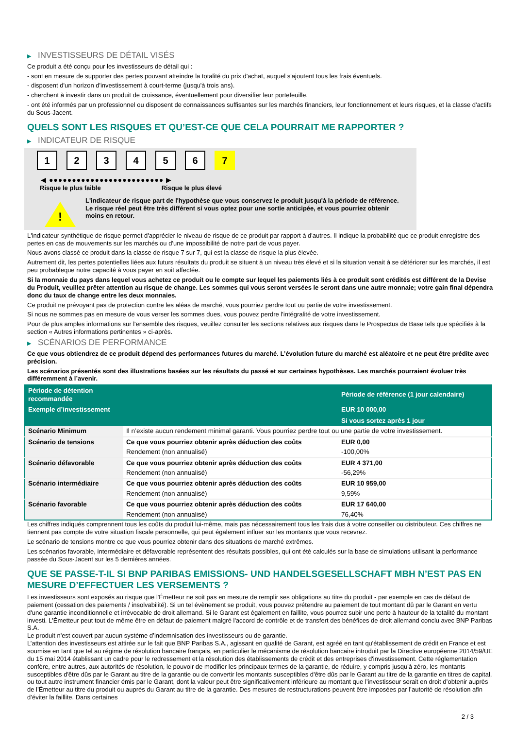▶ INVESTISSEURS DE DÉTAIL VISÉS
Ce produit a été conçu pour les investisseurs de détail qui :
- sont en mesure de supporter des pertes pouvant atteindre la totalité du prix d'achat, auquel s'ajoutent tous les frais éventuels.
- disposent d'un horizon d'investissement à court-terme (jusqu'à trois ans).
- cherchent à investir dans un produit de croissance, éventuellement pour diversifier leur portefeuille.
- ont été informés par un professionnel ou disposent de connaissances suffisantes sur les marchés financiers, leur fonctionnement et leurs risques, et la classe d'actifs du Sous-Jacent.
QUELS SONT LES RISQUES ET QU’EST-CE QUE CELA POURRAIT ME RAPPORTER ?
▶ INDICATEUR DE RISQUE
1 2 3 4 5 6 7
◀ ●●●●●●●●●●●●●●●●●●●●●●●●● ▶
Risque le plus faible Risque le plus élevé
!
L'indicateur de risque part de l'hypothèse que vous conservez le produit jusqu'à la période de référence.
Le risque réel peut être très différent si vous optez pour une sortie anticipée, et vous pourriez obtenir moins en retour.
L'indicateur synthétique de risque permet d'apprécier le niveau de risque de ce produit par rapport à d'autres. Il indique la probabilité que ce produit enregistre des pertes en cas de mouvements sur les marchés ou d'une impossibilité de notre part de vous payer.
Nous avons classé ce produit dans la classe de risque 7 sur 7, qui est la classe de risque la plus élevée.
Autrement dit, les pertes potentielles liées aux futurs résultats du produit se situent à un niveau très élevé et si la situation venait à se détériorer sur les marchés, il est peu probableque notre capacité à vous payer en soit affectée.
Si la monnaie du pays dans lequel vous achetez ce produit ou le compte sur lequel les paiements liés à ce produit sont crédités est différent de la Devise du Produit, veuillez prêter attention au risque de change. Les sommes qui vous seront versées le seront dans une autre monnaie; votre gain final dépendra donc du taux de change entre les deux monnaies.
Ce produit ne prévoyant pas de protection contre les aléas de marché, vous pourriez perdre tout ou partie de votre investissement.
Si nous ne sommes pas en mesure de vous verser les sommes dues, vous pouvez perdre l'intégralité de votre investissement.
Pour de plus amples informations sur l'ensemble des risques, veuillez consulter les sections relatives aux risques dans le Prospectus de Base tels que spécifiés à la section « Autres informations pertinentes » ci-après.
▶ SCÉNARIOS DE PERFORMANCE
Ce que vous obtiendrez de ce produit dépend des performances futures du marché. L’évolution future du marché est aléatoire et ne peut être prédite avec précision.
Les scénarios présentés sont des illustrations basées sur les résultats du passé et sur certaines hypothèses. Les marchés pourraient évoluer très différemment à l’avenir.
| Période de détention recommandée | | Période de référence (1 jour calendaire) |
| --- | --- | --- |
| Exemple d’investissement | | EUR 10 000,00 |
| | | Si vous sortez après 1 jour |
| Scénario Minimum | Il n’existe aucun rendement minimal garanti. Vous pourriez perdre tout ou une partie de votre investissement. | |
| Scénario de tensions | Ce que vous pourriez obtenir après déduction des coûts | EUR 0,00 |
| | Rendement (non annualisé) | -100,00% |
| Scénario défavorable | Ce que vous pourriez obtenir après déduction des coûts | EUR 4 371,00 |
| | Rendement (non annualisé) | -56,29% |
| Scénario intermédiaire | Ce que vous pourriez obtenir après déduction des coûts | EUR 10 959,00 |
| | Rendement (non annualisé) | 9,59% |
| Scénario favorable | Ce que vous pourriez obtenir après déduction des coûts | EUR 17 640,00 |
| | Rendement (non annualisé) | 76,40% |
Les chiffres indiqués comprennent tous les coûts du produit lui-même, mais pas nécessairement tous les frais dus à votre conseiller ou distributeur. Ces chiffres ne tiennent pas compte de votre situation fiscale personnelle, qui peut également influer sur les montants que vous recevrez.
Le scénario de tensions montre ce que vous pourriez obtenir dans des situations de marché extrêmes.
Les scénarios favorable, intermédiaire et défavorable représentent des résultats possibles, qui ont été calculés sur la base de simulations utilisant la performance passée du Sous-Jacent sur les 5 dernières années.
QUE SE PASSE-T-IL SI BNP PARIBAS EMISSIONS- UND HANDELSGESELLSCHAFT MBH N’EST PAS EN MESURE D’EFFECTUER LES VERSEMENTS ?
Les investisseurs sont exposés au risque que l'Émetteur ne soit pas en mesure de remplir ses obligations au titre du produit - par exemple en cas de défaut de paiement (cessation des paiements / insolvabilité). Si un tel évènement se produit, vous pouvez prétendre au paiement de tout montant dû par le Garant en vertu d'une garantie inconditionnelle et irrévocable de droit allemand. Si le Garant est également en faillite, vous pourrez subir une perte à hauteur de la totalité du montant investi. L'Émetteur peut tout de même être en défaut de paiement malgré l'accord de contrôle et de transfert des bénéfices de droit allemand conclu avec BNP Paribas S.A.
Le produit n'est couvert par aucun système d’indemnisation des investisseurs ou de garantie.
L’attention des investisseurs est attirée sur le fait que BNP Paribas S.A., agissant en qualité de Garant, est agréé en tant qu'établissement de crédit en France et est soumise en tant que tel au régime de résolution bancaire français, en particulier le mécanisme de résolution bancaire introduit par la Directive européenne 2014/59/UE du 15 mai 2014 établissant un cadre pour le redressement et la résolution des établissements de crédit et des entreprises d'investissement. Cette réglementation confère, entre autres, aux autorités de résolution, le pouvoir de modifier les principaux termes de la garantie, de réduire, y compris jusqu'à zéro, les montants susceptibles d'être dûs par le Garant au titre de la garantie ou de convertir les montants susceptibles d'être dûs par le Garant au titre de la garantie en titres de capital, ou tout autre instrument financier émis par le Garant, dont la valeur peut être significativement inférieure au montant que l’investisseur serait en droit d’obtenir auprès de l’Émetteur au titre du produit ou auprès du Garant au titre de la garantie. Des mesures de restructurations peuvent être imposées par l’autorité de résolution afin d’éviter la faillite. Dans certaines
2 / 3